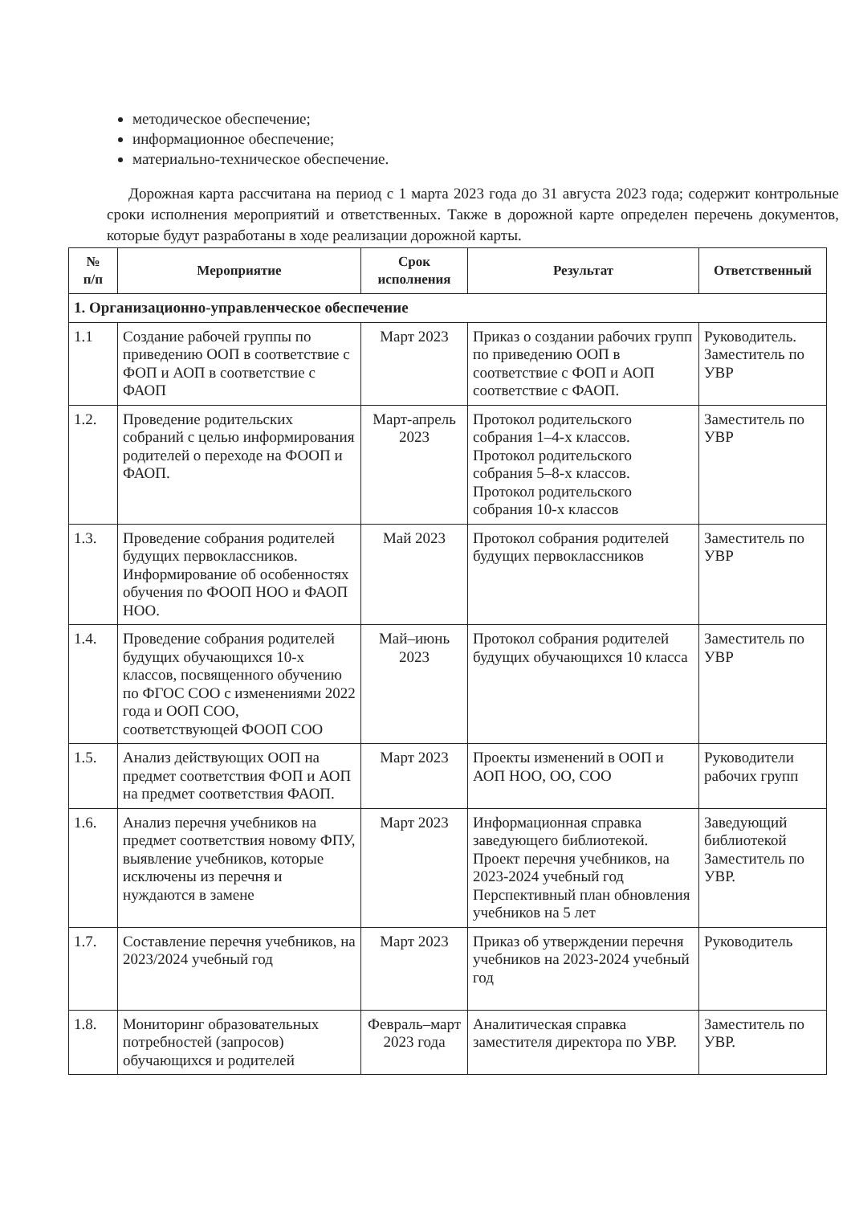методическое обеспечение;
информационное обеспечение;
материально-техническое обеспечение.
Дорожная карта рассчитана на период с 1 марта 2023 года до 31 августа 2023 года; содержит контрольные сроки исполнения мероприятий и ответственных. Также в дорожной карте определен перечень документов, которые будут разработаны в ходе реализации дорожной карты.
| № п/п | Мероприятие | Срок исполнения | Результат | Ответственный |
| --- | --- | --- | --- | --- |
| 1. Организационно-управленческое обеспечение | | | | |
| 1.1 | Создание рабочей группы по приведению ООП в соответствие с ФОП и АОП в соответствие с ФАОП | Март 2023 | Приказ о создании рабочих групп по приведению ООП в соответствие с ФОП и АОП соответствие с ФАОП. | Руководитель. Заместитель по УВР |
| 1.2. | Проведение родительских собраний с целью информирования родителей о переходе на ФООП и ФАОП. | Март-апрель 2023 | Протокол родительского собрания 1–4-х классов. Протокол родительского собрания 5–8-х классов. Протокол родительского собрания 10-х классов | Заместитель по УВР |
| 1.3. | Проведение собрания родителей будущих первоклассников. Информирование об особенностях обучения по ФООП НОО и ФАОП НОО. | Май 2023 | Протокол собрания родителей будущих первоклассников | Заместитель по УВР |
| 1.4. | Проведение собрания родителей будущих обучающихся 10-х классов, посвященного обучению по ФГОС СОО с изменениями 2022 года и ООП СОО, соответствующей ФООП СОО | Май–июнь 2023 | Протокол собрания родителей будущих обучающихся 10 класса | Заместитель по УВР |
| 1.5. | Анализ действующих ООП на предмет соответствия ФОП и АОП на предмет соответствия ФАОП. | Март 2023 | Проекты изменений в ООП и АОП НОО, ОО, СОО | Руководители рабочих групп |
| 1.6. | Анализ перечня учебников на предмет соответствия новому ФПУ, выявление учебников, которые исключены из перечня и нуждаются в замене | Март 2023 | Информационная справка заведующего библиотекой. Проект перечня учебников, на 2023-2024 учебный год Перспективный план обновления учебников на 5 лет | Заведующий библиотекой Заместитель по УВР. |
| 1.7. | Составление перечня учебников, на 2023/2024 учебный год | Март 2023 | Приказ об утверждении перечня учебников на 2023-2024 учебный год | Руководитель |
| 1.8. | Мониторинг образовательных потребностей (запросов) обучающихся и родителей | Февраль–март 2023 года | Аналитическая справка заместителя директора по УВР. | Заместитель по УВР. |